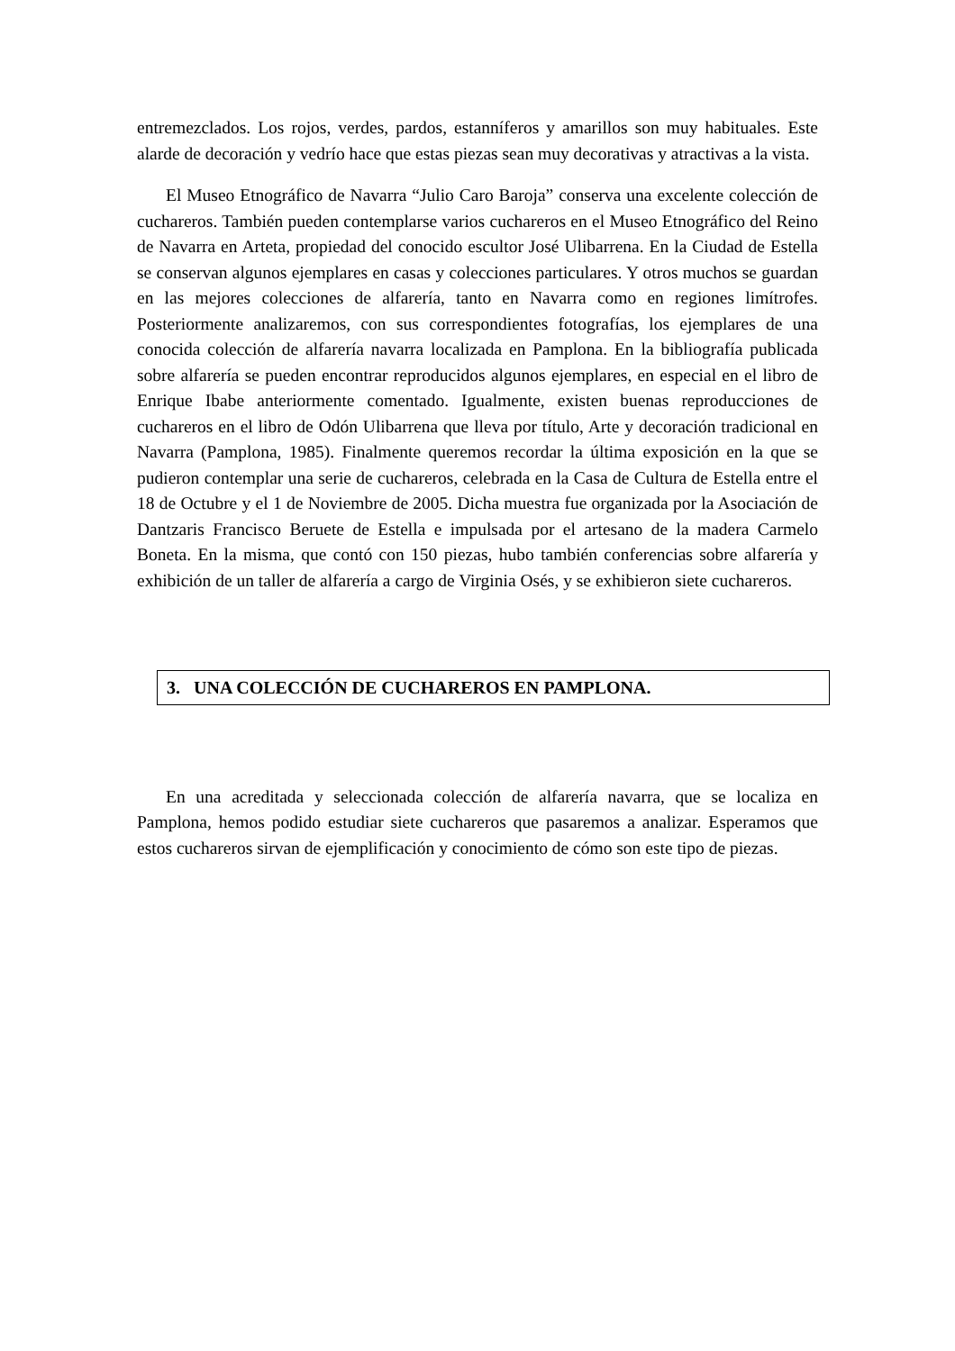entremezclados. Los rojos, verdes, pardos, estanníferos y amarillos son muy habituales. Este alarde de decoración y vedrío hace que estas piezas sean muy decorativas y atractivas a la vista.
El Museo Etnográfico de Navarra “Julio Caro Baroja” conserva una excelente colección de cuchareros. También pueden contemplarse varios cuchareros en el Museo Etnográfico del Reino de Navarra en Arteta, propiedad del conocido escultor José Ulibarrena. En la Ciudad de Estella se conservan algunos ejemplares en casas y colecciones particulares. Y otros muchos se guardan en las mejores colecciones de alfarería, tanto en Navarra como en regiones limítrofes. Posteriormente analizaremos, con sus correspondientes fotografías, los ejemplares de una conocida colección de alfarería navarra localizada en Pamplona. En la bibliografía publicada sobre alfarería se pueden encontrar reproducidos algunos ejemplares, en especial en el libro de Enrique Ibabe anteriormente comentado. Igualmente, existen buenas reproducciones de cuchareros en el libro de Odón Ulibarrena que lleva por título, Arte y decoración tradicional en Navarra (Pamplona, 1985). Finalmente queremos recordar la última exposición en la que se pudieron contemplar una serie de cuchareros, celebrada en la Casa de Cultura de Estella entre el 18 de Octubre y el 1 de Noviembre de 2005. Dicha muestra fue organizada por la Asociación de Dantzaris Francisco Beruete de Estella e impulsada por el artesano de la madera Carmelo Boneta. En la misma, que contó con 150 piezas, hubo también conferencias sobre alfarería y exhibición de un taller de alfarería a cargo de Virginia Osés, y se exhibieron siete cuchareros.
3. UNA COLECCIÓN DE CUCHAREROS EN PAMPLONA.
En una acreditada y seleccionada colección de alfarería navarra, que se localiza en Pamplona, hemos podido estudiar siete cuchareros que pasaremos a analizar. Esperamos que estos cuchareros sirvan de ejemplificación y conocimiento de cómo son este tipo de piezas.